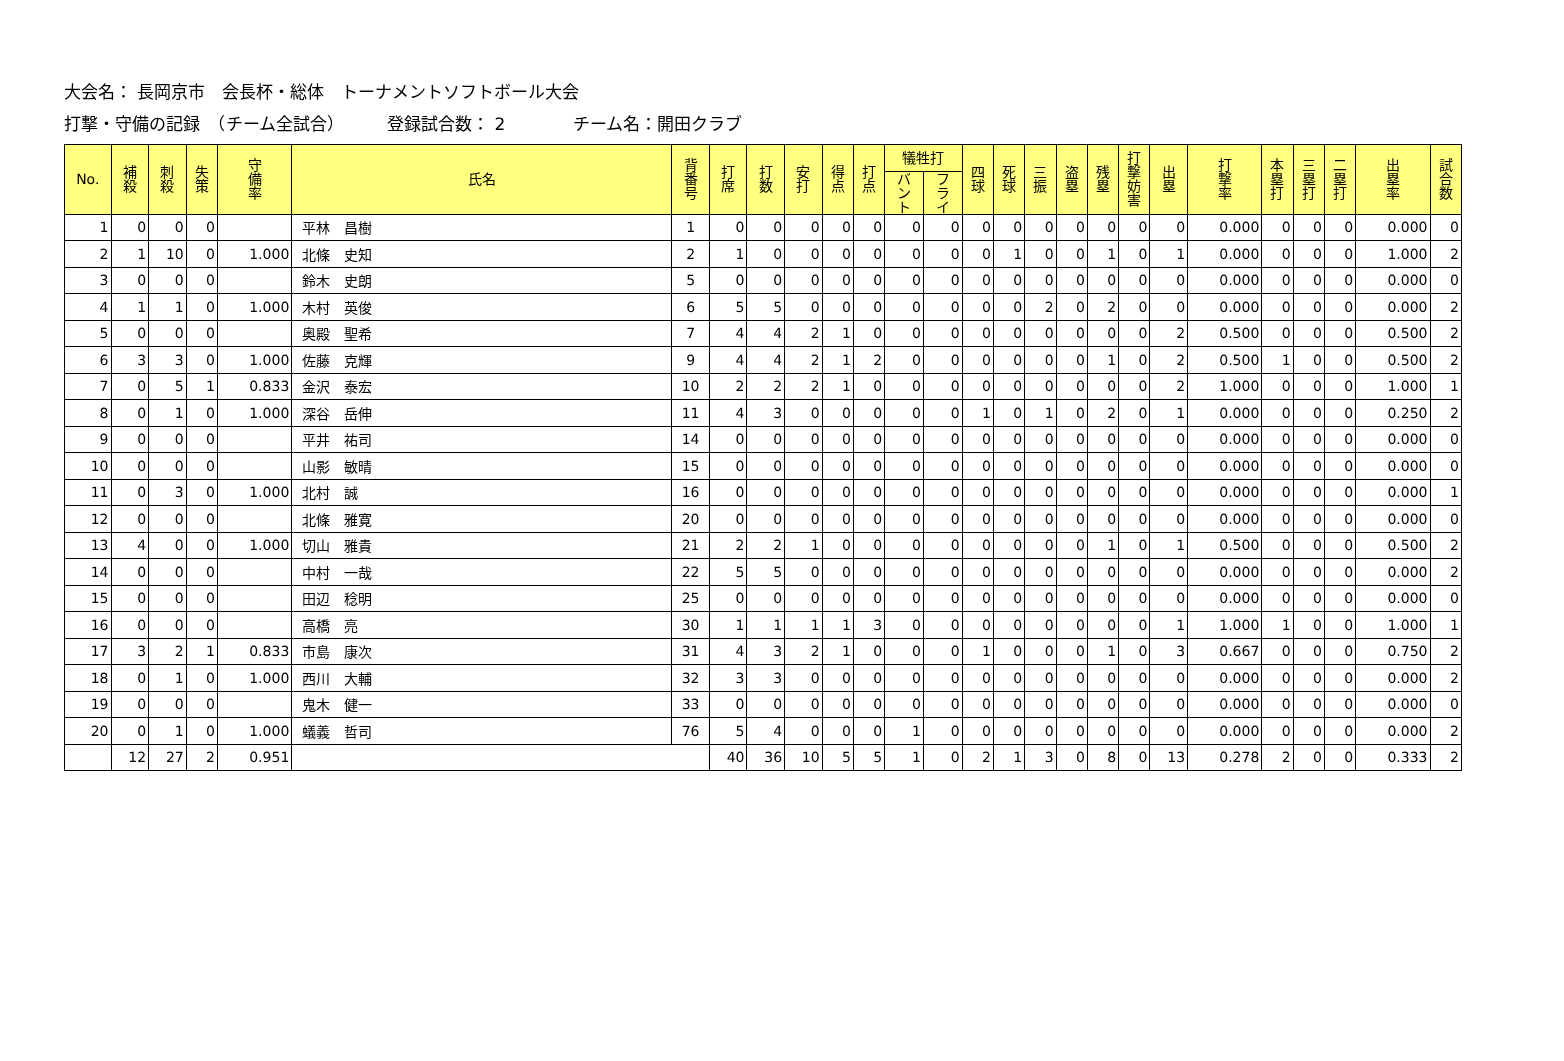大会名： 長岡京市　会長杯・総体　トーナメントソフトボール大会
打撃・守備の記録　（チーム全試合）　　　登録試合数： 2　　　　チーム名：開田クラブ
| No. | 補 殺 | 刺 殺 | 失 策 | 守 備 率 | 氏名 | 背 番 号 | 打 席 | 打 数 | 安 打 | 得 点 | 打 点 | 犠牲打 | | 四 球 | 死 球 | 三 振 | 盗 塁 | 残 塁 | 打 撃 妨 害 | 出 塁 | 打 撃 率 | 本 塁 打 | 三 塁 打 | 二 塁 打 | 出 塁 率 | 試 合 数 |
| --- | --- | --- | --- | --- | --- | --- | --- | --- | --- | --- | --- | --- | --- | --- | --- | --- | --- | --- | --- | --- | --- | --- | --- | --- | --- | --- |
| | | | | | | | | | | | | バ ン ト | フ ラ イ | | | | | | | | | | | | | |
| 1 | 0 | 0 | 0 | | 平林 昌樹 | 1 | 0 | 0 | 0 | 0 | 0 | 0 | 0 | 0 | 0 | 0 | 0 | 0 | 0 | 0 | 0.000 | 0 | 0 | 0 | 0.000 | 0 |
| 2 | 1 | 10 | 0 | 1.000 | 北條 史知 | 2 | 1 | 0 | 0 | 0 | 0 | 0 | 0 | 0 | 1 | 0 | 0 | 1 | 0 | 1 | 0.000 | 0 | 0 | 0 | 1.000 | 2 |
| 3 | 0 | 0 | 0 | | 鈴木 史朗 | 5 | 0 | 0 | 0 | 0 | 0 | 0 | 0 | 0 | 0 | 0 | 0 | 0 | 0 | 0 | 0.000 | 0 | 0 | 0 | 0.000 | 0 |
| 4 | 1 | 1 | 0 | 1.000 | 木村 英俊 | 6 | 5 | 5 | 0 | 0 | 0 | 0 | 0 | 0 | 0 | 2 | 0 | 2 | 0 | 0 | 0.000 | 0 | 0 | 0 | 0.000 | 2 |
| 5 | 0 | 0 | 0 | | 奥殿 聖希 | 7 | 4 | 4 | 2 | 1 | 0 | 0 | 0 | 0 | 0 | 0 | 0 | 0 | 0 | 2 | 0.500 | 0 | 0 | 0 | 0.500 | 2 |
| 6 | 3 | 3 | 0 | 1.000 | 佐藤 克輝 | 9 | 4 | 4 | 2 | 1 | 2 | 0 | 0 | 0 | 0 | 0 | 0 | 1 | 0 | 2 | 0.500 | 1 | 0 | 0 | 0.500 | 2 |
| 7 | 0 | 5 | 1 | 0.833 | 金沢 泰宏 | 10 | 2 | 2 | 2 | 1 | 0 | 0 | 0 | 0 | 0 | 0 | 0 | 0 | 0 | 2 | 1.000 | 0 | 0 | 0 | 1.000 | 1 |
| 8 | 0 | 1 | 0 | 1.000 | 深谷 岳伸 | 11 | 4 | 3 | 0 | 0 | 0 | 0 | 0 | 1 | 0 | 1 | 0 | 2 | 0 | 1 | 0.000 | 0 | 0 | 0 | 0.250 | 2 |
| 9 | 0 | 0 | 0 | | 平井 祐司 | 14 | 0 | 0 | 0 | 0 | 0 | 0 | 0 | 0 | 0 | 0 | 0 | 0 | 0 | 0 | 0.000 | 0 | 0 | 0 | 0.000 | 0 |
| 10 | 0 | 0 | 0 | | 山影 敏晴 | 15 | 0 | 0 | 0 | 0 | 0 | 0 | 0 | 0 | 0 | 0 | 0 | 0 | 0 | 0 | 0.000 | 0 | 0 | 0 | 0.000 | 0 |
| 11 | 0 | 3 | 0 | 1.000 | 北村 誠 | 16 | 0 | 0 | 0 | 0 | 0 | 0 | 0 | 0 | 0 | 0 | 0 | 0 | 0 | 0 | 0.000 | 0 | 0 | 0 | 0.000 | 1 |
| 12 | 0 | 0 | 0 | | 北條 雅寛 | 20 | 0 | 0 | 0 | 0 | 0 | 0 | 0 | 0 | 0 | 0 | 0 | 0 | 0 | 0 | 0.000 | 0 | 0 | 0 | 0.000 | 0 |
| 13 | 4 | 0 | 0 | 1.000 | 切山 雅貴 | 21 | 2 | 2 | 1 | 0 | 0 | 0 | 0 | 0 | 0 | 0 | 0 | 1 | 0 | 1 | 0.500 | 0 | 0 | 0 | 0.500 | 2 |
| 14 | 0 | 0 | 0 | | 中村 一哉 | 22 | 5 | 5 | 0 | 0 | 0 | 0 | 0 | 0 | 0 | 0 | 0 | 0 | 0 | 0 | 0.000 | 0 | 0 | 0 | 0.000 | 2 |
| 15 | 0 | 0 | 0 | | 田辺 稔明 | 25 | 0 | 0 | 0 | 0 | 0 | 0 | 0 | 0 | 0 | 0 | 0 | 0 | 0 | 0 | 0.000 | 0 | 0 | 0 | 0.000 | 0 |
| 16 | 0 | 0 | 0 | | 高橋 亮 | 30 | 1 | 1 | 1 | 1 | 3 | 0 | 0 | 0 | 0 | 0 | 0 | 0 | 0 | 1 | 1.000 | 1 | 0 | 0 | 1.000 | 1 |
| 17 | 3 | 2 | 1 | 0.833 | 市島 康次 | 31 | 4 | 3 | 2 | 1 | 0 | 0 | 0 | 1 | 0 | 0 | 0 | 1 | 0 | 3 | 0.667 | 0 | 0 | 0 | 0.750 | 2 |
| 18 | 0 | 1 | 0 | 1.000 | 西川 大輔 | 32 | 3 | 3 | 0 | 0 | 0 | 0 | 0 | 0 | 0 | 0 | 0 | 0 | 0 | 0 | 0.000 | 0 | 0 | 0 | 0.000 | 2 |
| 19 | 0 | 0 | 0 | | 鬼木 健一 | 33 | 0 | 0 | 0 | 0 | 0 | 0 | 0 | 0 | 0 | 0 | 0 | 0 | 0 | 0 | 0.000 | 0 | 0 | 0 | 0.000 | 0 |
| 20 | 0 | 1 | 0 | 1.000 | 蟻義 哲司 | 76 | 5 | 4 | 0 | 0 | 0 | 1 | 0 | 0 | 0 | 0 | 0 | 0 | 0 | 0 | 0.000 | 0 | 0 | 0 | 0.000 | 2 |
| | 12 | 27 | 2 | 0.951 | | | 40 | 36 | 10 | 5 | 5 | 1 | 0 | 2 | 1 | 3 | 0 | 8 | 0 | 13 | 0.278 | 2 | 0 | 0 | 0.333 | 2 |